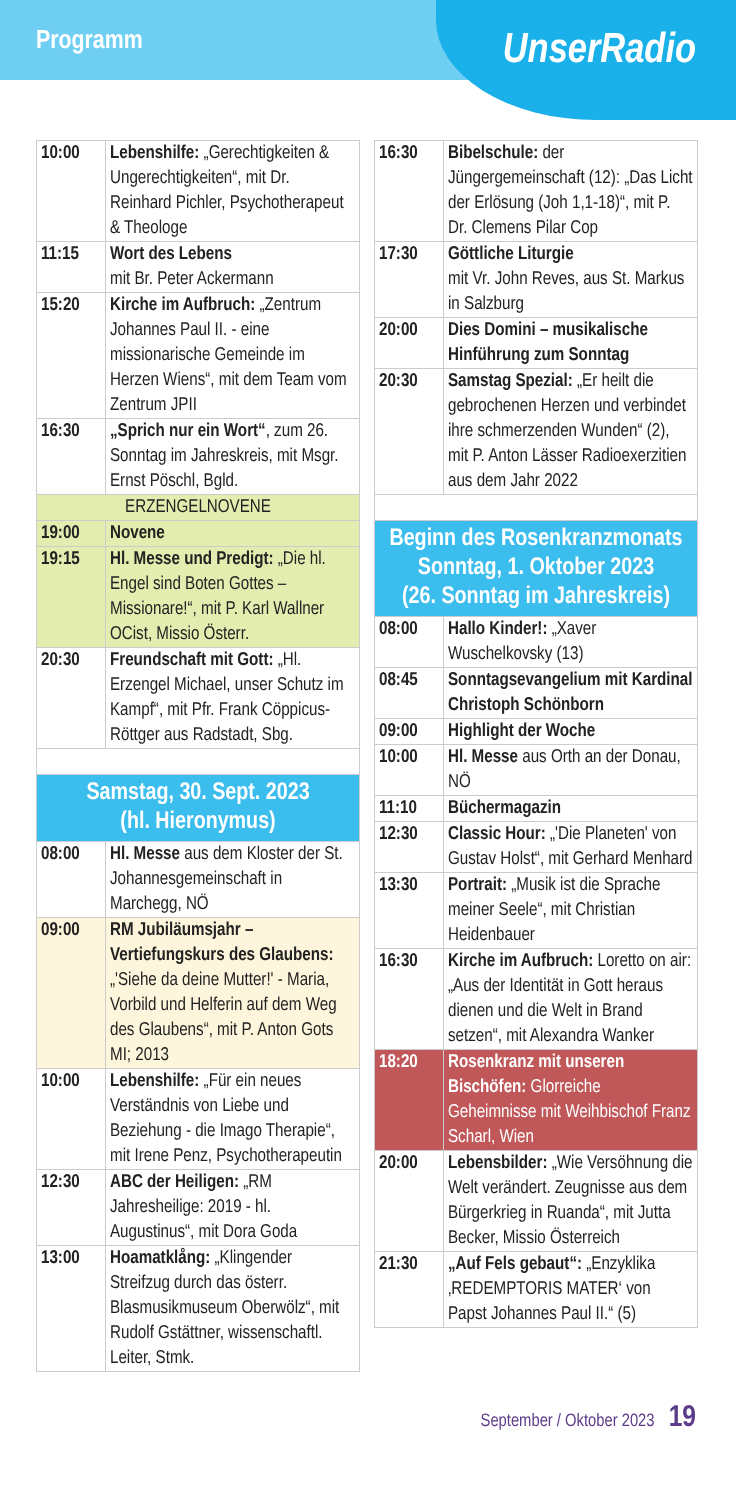Programm
UnserRadio
| 10:00 | Lebenshilfe: „Gerechtigkeiten & Ungerechtigkeiten“, mit Dr. Reinhard Pichler, Psychotherapeut & Theologe |
| 11:15 | Wort des Lebens mit Br. Peter Ackermann |
| 15:20 | Kirche im Aufbruch: „Zentrum Johannes Paul II. - eine missionarische Gemeinde im Herzen Wiens“, mit dem Team vom Zentrum JPII |
| 16:30 | „Sprich nur ein Wort“ , zum 26. Sonntag im Jahreskreis, mit Msgr. Ernst Pöschl, Bgld. |
| ERZENGELNOVENE | |
| 19:00 | Novene |
| 19:15 | Hl. Messe und Predigt: „Die hl. Engel sind Boten Gottes – Missionare!“, mit P. Karl Wallner OCist, Missio Österr. |
| 20:30 | Freundschaft mit Gott: „Hl. Erzengel Michael, unser Schutz im Kampf“, mit Pfr. Frank Cöppicus-Röttger aus Radstadt, Sbg. |
| Samstag, 30. Sept. 2023 (hl. Hieronymus) | |
| 08:00 | Hl. Messe aus dem Kloster der St. Johannesgemeinschaft in Marchegg, NÖ |
| 09:00 | RM Jubiläumsjahr – Vertiefungskurs des Glaubens: „'Siehe da deine Mutter!' - Maria, Vorbild und Helferin auf dem Weg des Glaubens“, mit P. Anton Gots MI; 2013 |
| 10:00 | Lebenshilfe: „Für ein neues Verständnis von Liebe und Beziehung - die Imago Therapie“, mit Irene Penz, Psychotherapeutin |
| 12:30 | ABC der Heiligen: „RM Jahresheilige: 2019 - hl. Augustinus“, mit Dora Goda |
| 13:00 | Hoamatklång: „Klingender Streifzug durch das österr. Blasmusikmuseum Oberwölz“, mit Rudolf Gstättner, wissenschaftl. Leiter, Stmk. |
| 16:30 | Bibelschule: der Jüngergemeinschaft (12): „Das Licht der Erlösung (Joh 1,1-18)“, mit P. Dr. Clemens Pilar Cop |
| 17:30 | Göttliche Liturgie mit Vr. John Reves, aus St. Markus in Salzburg |
| 20:00 | Dies Domini – musikalische Hinführung zum Sonntag |
| 20:30 | Samstag Spezial: „Er heilt die gebrochenen Herzen und verbindet ihre schmerzenden Wunden“ (2), mit P. Anton Lässer Radioexerzitien aus dem Jahr 2022 |
| Beginn des Rosenkranzmonats Sonntag, 1. Oktober 2023 (26. Sonntag im Jahreskreis) | |
| 08:00 | Hallo Kinder!: „Xaver Wuschelkovsky (13) |
| 08:45 | Sonntagsevangelium mit Kardinal Christoph Schönborn |
| 09:00 | Highlight der Woche |
| 10:00 | Hl. Messe aus Orth an der Donau, NÖ |
| 11:10 | Büchermagazin |
| 12:30 | Classic Hour: „'Die Planeten' von Gustav Holst“, mit Gerhard Menhard |
| 13:30 | Portrait: „Musik ist die Sprache meiner Seele“, mit Christian Heidenbauer |
| 16:30 | Kirche im Aufbruch: Loretto on air: „Aus der Identität in Gott heraus dienen und die Welt in Brand setzen“, mit Alexandra Wanker |
| 18:20 | Rosenkranz mit unseren Bischöfen: Glorreiche Geheimnisse mit Weihbischof Franz Scharl, Wien |
| 20:00 | Lebensbilder: „Wie Versöhnung die Welt verändert. Zeugnisse aus dem Bürgerkrieg in Ruanda“, mit Jutta Becker, Missio Österreich |
| 21:30 | „Auf Fels gebaut“: „Enzyklika ‚REDEMPTORIS MATER‘ von Papst Johannes Paul II.“ (5) |
September / Oktober 2023 19